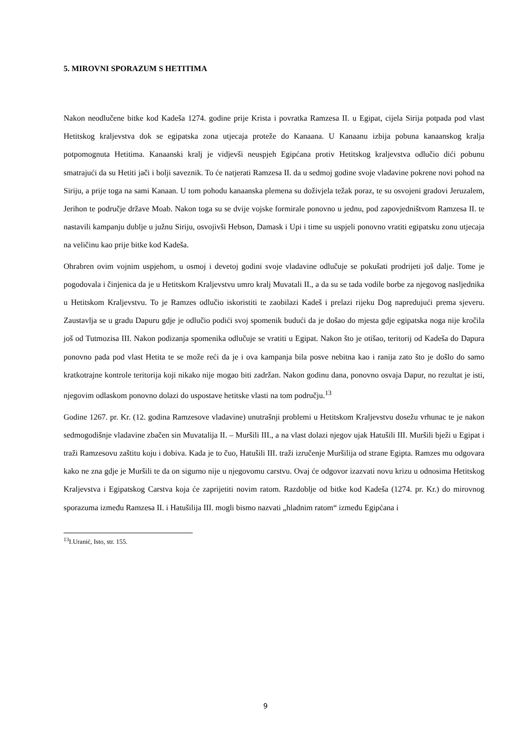5. MIROVNI SPORAZUM S HETITIMA
Nakon neodlučene bitke kod Kadeša 1274. godine prije Krista i povratka Ramzesa II. u Egipat, cijela Sirija potpada pod vlast Hetitskog kraljevstva dok se egipatska zona utjecaja proteže do Kanaana. U Kanaanu izbija pobuna kanaanskog kralja potpomognuta Hetitima. Kanaanski kralj je vidjevši neuspjeh Egipćana protiv Hetitskog kraljevstva odlučio dići pobunu smatrajući da su Hetiti jači i bolji saveznik. To će natjerati Ramzesa II. da u sedmoj godine svoje vladavine pokrene novi pohod na Siriju, a prije toga na sami Kanaan. U tom pohodu kanaanska plemena su doživjela težak poraz, te su osvojeni gradovi Jeruzalem, Jerihon te područje države Moab. Nakon toga su se dvije vojske formirale ponovno u jednu, pod zapovjedništvom Ramzesa II. te nastavili kampanju dublje u južnu Siriju, osvojivši Hebson, Damask i Upi i time su uspjeli ponovno vratiti egipatsku zonu utjecaja na veličinu kao prije bitke kod Kadeša.
Ohrabren ovim vojnim uspjehom, u osmoj i devetoj godini svoje vladavine odlučuje se pokušati prodrijeti još dalje. Tome je pogodovala i činjenica da je u Hetitskom Kraljevstvu umro kralj Muvatali II., a da su se tada vodile borbe za njegovog nasljednika u Hetitskom Kraljevstvu. To je Ramzes odlučio iskoristiti te zaobilazi Kadeš i prelazi rijeku Dog napredujući prema sjeveru. Zaustavlja se u gradu Dapuru gdje je odlučio podići svoj spomenik budući da je došao do mjesta gdje egipatska noga nije kročila još od Tutmozisa III. Nakon podizanja spomenika odlučuje se vratiti u Egipat. Nakon što je otišao, teritorij od Kadeša do Dapura ponovno pada pod vlast Hetita te se može reći da je i ova kampanja bila posve nebitna kao i ranija zato što je došlo do samo kratkotrajne kontrole teritorija koji nikako nije mogao biti zadržan. Nakon godinu dana, ponovno osvaja Dapur, no rezultat je isti, njegovim odlaskom ponovno dolazi do uspostave hetitske vlasti na tom području.<sup>13</sup>
Godine 1267. pr. Kr. (12. godina Ramzesove vladavine) unutrašnji problemi u Hetitskom Kraljevstvu dosežu vrhunac te je nakon sedmogodišnje vladavine zbačen sin Muvatalija II. – Muršili III., a na vlast dolazi njegov ujak Hatušili III. Muršili bježi u Egipat i traži Ramzesovu zaštitu koju i dobiva. Kada je to čuo, Hatušili III. traži izručenje Muršilija od strane Egipta. Ramzes mu odgovara kako ne zna gdje je Muršili te da on sigurno nije u njegovomu carstvu. Ovaj će odgovor izazvati novu krizu u odnosima Hetitskog Kraljevstva i Egipatskog Carstva koja će zaprijetiti novim ratom. Razdoblje od bitke kod Kadeša (1274. pr. Kr.) do mirovnog sporazuma između Ramzesa II. i Hatušilija III. mogli bismo nazvati „hladnim ratom“ između Egipćana i
<sup>13</sup> I.Uranić, Isto, str. 155.
9